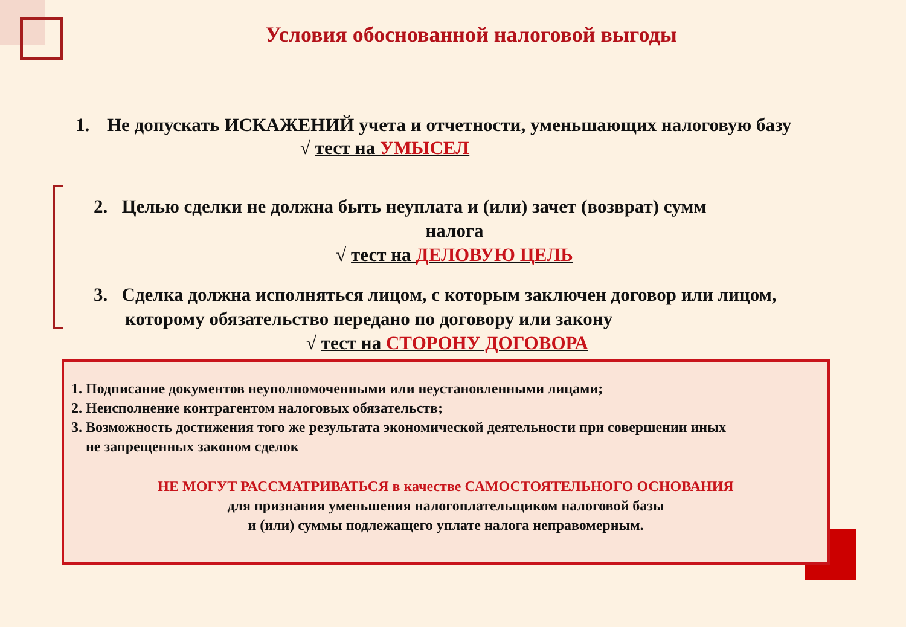Условия обоснованной налоговой выгоды
1. Не допускать ИСКАЖЕНИЙ учета и отчетности, уменьшающих налоговую базу √ тест на УМЫСЕЛ
2. Целью сделки не должна быть неуплата и (или) зачет (возврат) сумм
налога
√ тест на ДЕЛОВУЮ ЦЕЛЬ
3. Сделка должна исполняться лицом, с которым заключен договор или лицом,
которому обязательство передано по договору или закону
√ тест на СТОРОНУ ДОГОВОРА
1. Подписание документов неуполномоченными или неустановленными лицами;
2. Неисполнение контрагентом налоговых обязательств;
3. Возможность достижения того же результата экономической деятельности при совершении иных
не запрещенных законом сделок
НЕ МОГУТ РАССМАТРИВАТЬСЯ в качестве САМОСТОЯТЕЛЬНОГО ОСНОВАНИЯ
для признания уменьшения налогоплательщиком налоговой базы
и (или) суммы подлежащего уплате налога неправомерным.